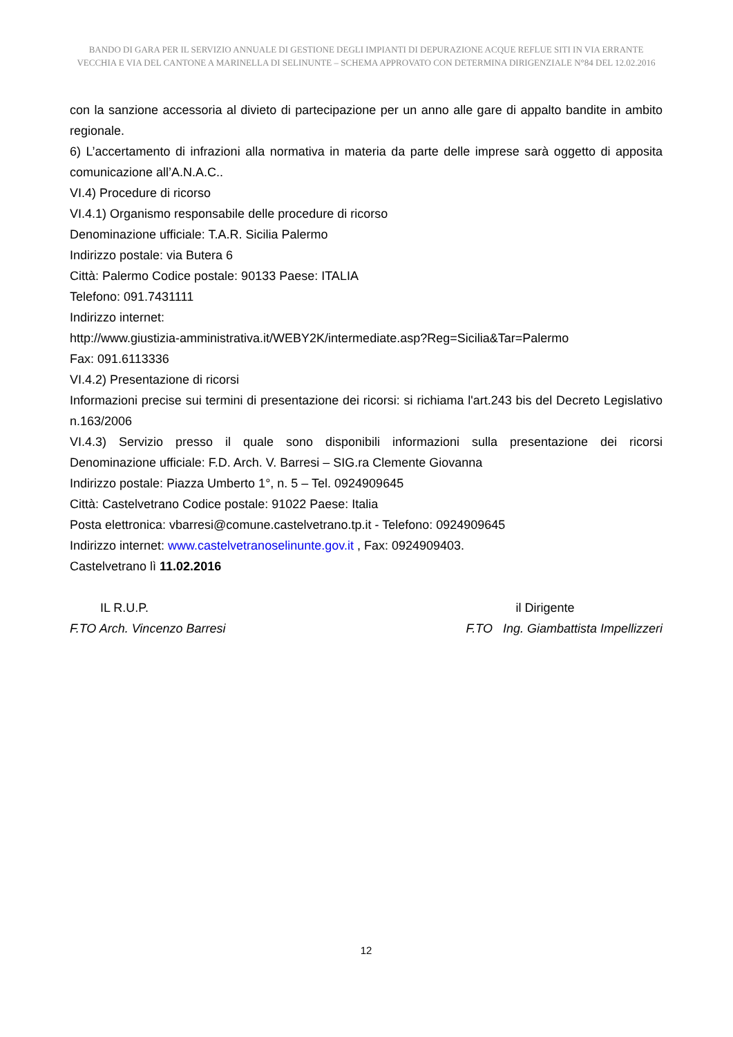BANDO DI GARA PER IL SERVIZIO ANNUALE DI GESTIONE DEGLI IMPIANTI DI DEPURAZIONE ACQUE REFLUE SITI IN VIA ERRANTE VECCHIA E VIA DEL CANTONE A MARINELLA DI SELINUNTE – SCHEMA APPROVATO CON DETERMINA DIRIGENZIALE N°84 DEL 12.02.2016
con la sanzione accessoria al divieto di partecipazione per un anno alle gare di appalto bandite in ambito regionale.
6) L’accertamento di infrazioni alla normativa in materia da parte delle imprese sarà oggetto di apposita comunicazione all’A.N.A.C..
VI.4) Procedure di ricorso
VI.4.1) Organismo responsabile delle procedure di ricorso
Denominazione ufficiale: T.A.R. Sicilia Palermo
Indirizzo postale: via Butera 6
Città: Palermo Codice postale: 90133 Paese: ITALIA
Telefono: 091.7431111
Indirizzo internet:
http://www.giustizia-amministrativa.it/WEBY2K/intermediate.asp?Reg=Sicilia&Tar=Palermo
Fax: 091.6113336
VI.4.2) Presentazione di ricorsi
Informazioni precise sui termini di presentazione dei ricorsi: si richiama l'art.243 bis del Decreto Legislativo n.163/2006
VI.4.3) Servizio presso il quale sono disponibili informazioni sulla presentazione dei ricorsi
Denominazione ufficiale: F.D. Arch. V. Barresi – SIG.ra Clemente Giovanna
Indirizzo postale: Piazza Umberto 1°, n. 5 – Tel. 0924909645
Città: Castelvetrano Codice postale: 91022 Paese: Italia
Posta elettronica: vbarresi@comune.castelvetrano.tp.it - Telefono: 0924909645
Indirizzo internet: www.castelvetranoselinunte.gov.it , Fax: 0924909403.
Castelvetrano lì 11.02.2016
IL R.U.P.
F.TO Arch. Vincenzo Barresi
il Dirigente
F.TO Ing. Giambattista Impellizzeri
12